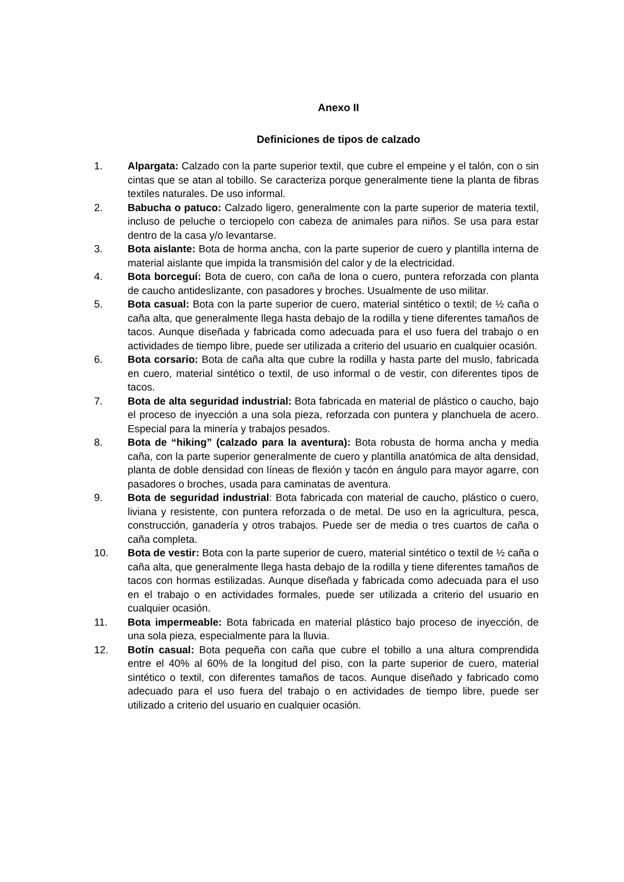Anexo II
Definiciones de tipos de calzado
1. Alpargata: Calzado con la parte superior textil, que cubre el empeine y el talón, con o sin cintas que se atan al tobillo. Se caracteriza porque generalmente tiene la planta de fibras textiles naturales. De uso informal.
2. Babucha o patuco: Calzado ligero, generalmente con la parte superior de materia textil, incluso de peluche o terciopelo con cabeza de animales para niños. Se usa para estar dentro de la casa y/o levantarse.
3. Bota aislante: Bota de horma ancha, con la parte superior de cuero y plantilla interna de material aislante que impida la transmisión del calor y de la electricidad.
4. Bota borceguí: Bota de cuero, con caña de lona o cuero, puntera reforzada con planta de caucho antideslizante, con pasadores y broches. Usualmente de uso militar.
5. Bota casual: Bota con la parte superior de cuero, material sintético o textil; de ½ caña o caña alta, que generalmente llega hasta debajo de la rodilla y tiene diferentes tamaños de tacos. Aunque diseñada y fabricada como adecuada para el uso fuera del trabajo o en actividades de tiempo libre, puede ser utilizada a criterio del usuario en cualquier ocasión.
6. Bota corsario: Bota de caña alta que cubre la rodilla y hasta parte del muslo, fabricada en cuero, material sintético o textil, de uso informal o de vestir, con diferentes tipos de tacos.
7. Bota de alta seguridad industrial: Bota fabricada en material de plástico o caucho, bajo el proceso de inyección a una sola pieza, reforzada con puntera y planchuela de acero. Especial para la minería y trabajos pesados.
8. Bota de “hiking” (calzado para la aventura): Bota robusta de horma ancha y media caña, con la parte superior generalmente de cuero y plantilla anatómica de alta densidad, planta de doble densidad con líneas de flexión y tacón en ángulo para mayor agarre, con pasadores o broches, usada para caminatas de aventura.
9. Bota de seguridad industrial: Bota fabricada con material de caucho, plástico o cuero, liviana y resistente, con puntera reforzada o de metal. De uso en la agricultura, pesca, construcción, ganadería y otros trabajos. Puede ser de media o tres cuartos de caña o caña completa.
10. Bota de vestir: Bota con la parte superior de cuero, material sintético o textil de ½ caña o caña alta, que generalmente llega hasta debajo de la rodilla y tiene diferentes tamaños de tacos con hormas estilizadas. Aunque diseñada y fabricada como adecuada para el uso en el trabajo o en actividades formales, puede ser utilizada a criterio del usuario en cualquier ocasión.
11. Bota impermeable: Bota fabricada en material plástico bajo proceso de inyección, de una sola pieza, especialmente para la lluvia.
12. Botín casual: Bota pequeña con caña que cubre el tobillo a una altura comprendida entre el 40% al 60% de la longitud del piso, con la parte superior de cuero, material sintético o textil, con diferentes tamaños de tacos. Aunque diseñado y fabricado como adecuado para el uso fuera del trabajo o en actividades de tiempo libre, puede ser utilizado a criterio del usuario en cualquier ocasión.